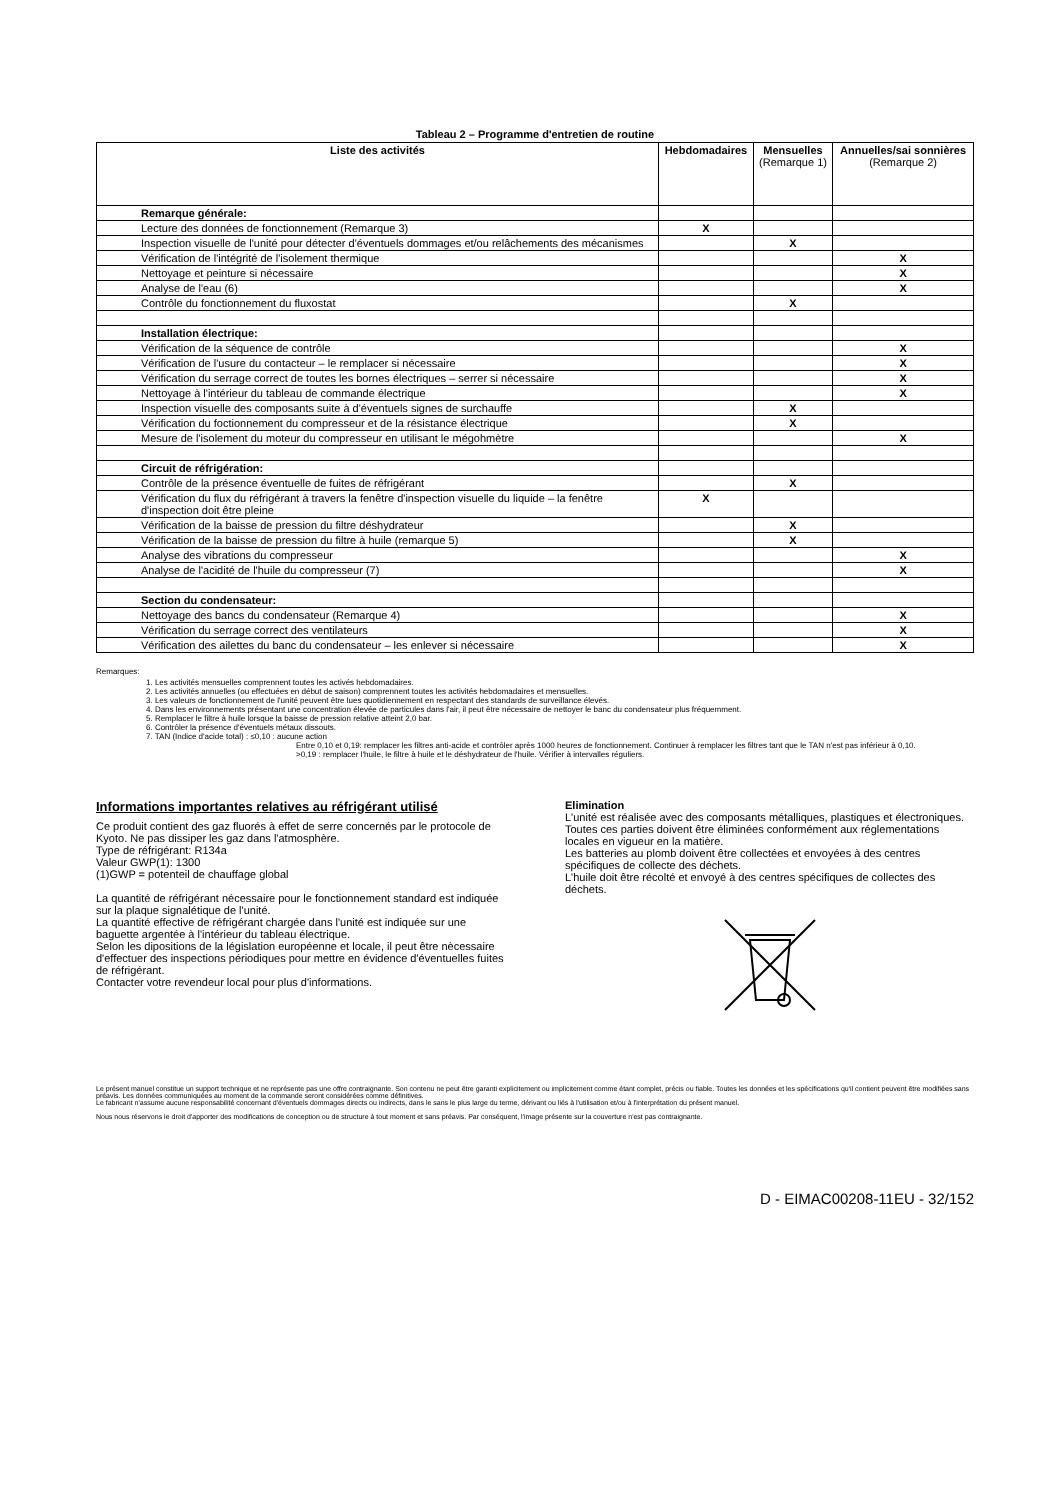Tableau 2 – Programme d'entretien de routine
| Liste des activités | Hebdomadaires | Mensuelles (Remarque 1) | Annuelles/sai sonnières (Remarque 2) |
| --- | --- | --- | --- |
| Remarque générale: | | | |
| Lecture des données de fonctionnement (Remarque 3) | X | | |
| Inspection visuelle de l'unité pour détecter d'éventuels dommages et/ou relâchements des mécanismes | | X | |
| Vérification de l'intégrité de l'isolement thermique | | | X |
| Nettoyage et peinture si nécessaire | | | X |
| Analyse de l'eau (6) | | | X |
| Contrôle du fonctionnement du fluxostat | | X | |
| Installation électrique: | | | |
| Vérification de la séquence de contrôle | | | X |
| Vérification de l'usure du contacteur – le remplacer si nécessaire | | | X |
| Vérification du serrage correct de toutes les bornes électriques – serrer si nécessaire | | | X |
| Nettoyage à l'intérieur du tableau de commande électrique | | | X |
| Inspection visuelle des composants suite à d'éventuels signes de surchauffe | | X | |
| Vérification du foctionnement du compresseur et de la résistance électrique | | X | |
| Mesure de l'isolement du moteur du compresseur en utilisant le mégohmètre | | | X |
| Circuit de réfrigération: | | | |
| Contrôle de la présence éventuelle de fuites de réfrigérant | | X | |
| Vérification du flux du réfrigérant à travers la fenêtre d'inspection visuelle du liquide – la fenêtre d'inspection doit être pleine | X | | |
| Vérification de la baisse de pression du filtre déshydrateur | | X | |
| Vérification de la baisse de pression du filtre à huile (remarque 5) | | X | |
| Analyse des vibrations du compresseur | | | X |
| Analyse de l'acidité de l'huile du compresseur (7) | | | X |
| Section du condensateur: | | | |
| Nettoyage des bancs du condensateur (Remarque 4) | | | X |
| Vérification du serrage correct des ventilateurs | | | X |
| Vérification des ailettes du banc du condensateur – les enlever si nécessaire | | | X |
Remarques:
1. Les activités mensuelles comprennent toutes les activés hebdomadaires.
2. Les activités annuelles (ou effectuées en début de saison) comprennent toutes les activités hebdomadaires et mensuelles.
3. Les valeurs de fonctionnement de l'unité peuvent être lues quotidiennement en respectant des standards de surveillance élevés.
4. Dans les environnements présentant une concentration élevée de particules dans l'air, il peut être nécessaire de nettoyer le banc du condensateur plus fréquemment.
5. Remplacer le filtre à huile lorsque la baisse de pression relative atteint 2,0 bar.
6. Contrôler la présence d'éventuels métaux dissouts.
7. TAN (Indice d'acide total) : ≤0,10 : aucune action
Entre 0,10 et 0,19: remplacer les filtres anti-acide et contrôler après 1000 heures de fonctionnement. Continuer à remplacer les filtres tant que le TAN n'est pas inférieur à 0,10.
>0,19 : remplacer l'huile, le filtre à huile et le déshydrateur de l'huile. Vérifier à intervalles réguliers.
Informations importantes relatives au réfrigérant utilisé
Ce produit contient des gaz fluorés à effet de serre concernés par le protocole de Kyoto. Ne pas dissiper les gaz dans l'atmosphère.
Type de réfrigérant: R134a
Valeur GWP(1): 1300
(1)GWP = potenteil de chauffage global
La quantité de réfrigérant nécessaire pour le fonctionnement standard est indiquée sur la plaque signalétique de l'unité.
La quantité effective de réfrigérant chargée dans l'unité est indiquée sur une baguette argentée à l'intérieur du tableau électrique.
Selon les dipositions de la législation européenne et locale, il peut être nècessaire d'effectuer des inspections périodiques pour mettre en évidence d'éventuelles fuites de réfrigérant.
Contacter votre revendeur local pour plus d'informations.
Elimination
L'unité est réalisée avec des composants métalliques, plastiques et électroniques. Toutes ces parties doivent être éliminées conformément aux réglementations locales en vigueur en la matière.
Les batteries au plomb doivent être collectées et envoyées à des centres spécifiques de collecte des déchets.
L'huile doit être récolté et envoyé à des centres spécifiques de collectes des déchets.
Le présent manuel constitue un support technique et ne représente pas une offre contraignante. Son contenu ne peut être garanti explicitement ou implicitement comme étant complet, précis ou fiable. Toutes les données et les spécifications qu'il contient peuvent être modifiées sans préavis. Les données communiquées au moment de la commande seront considérées comme définitives.
Le fabricant n'assume aucune responsabilité concernant d'éventuels dommages directs ou indirects, dans le sans le plus large du terme, dérivant ou liés à l'utilisation et/ou à l'interprétation du présent manuel.
Nous nous réservons le droit d'apporter des modifications de conception ou de structure à tout moment et sans préavis. Par conséquent, l'image présente sur la couverture n'est pas contraignante.
D - EIMAC00208-11EU - 32/152